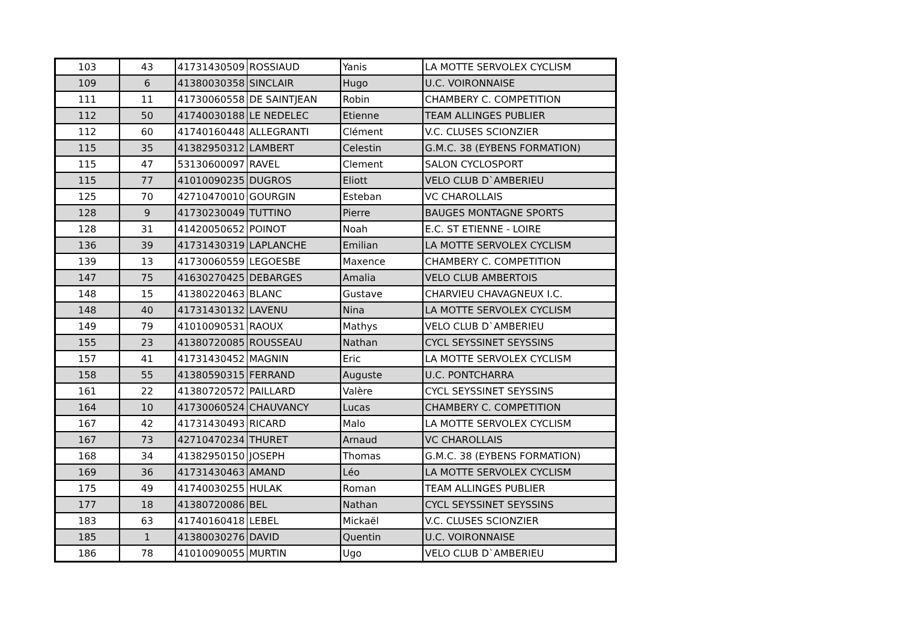| 103 | 43 | 41731430509 | ROSSIAUD | Yanis | LA MOTTE SERVOLEX CYCLISM |
| 109 | 6 | 41380030358 | SINCLAIR | Hugo | U.C. VOIRONNAISE |
| 111 | 11 | 41730060558 | DE SAINTJEAN | Robin | CHAMBERY C. COMPETITION |
| 112 | 50 | 41740030188 | LE NEDELEC | Etienne | TEAM ALLINGES PUBLIER |
| 112 | 60 | 41740160448 | ALLEGRANTI | Clément | V.C. CLUSES SCIONZIER |
| 115 | 35 | 41382950312 | LAMBERT | Celestin | G.M.C. 38 (EYBENS FORMATION) |
| 115 | 47 | 53130600097 | RAVEL | Clement | SALON CYCLOSPORT |
| 115 | 77 | 41010090235 | DUGROS | Eliott | VELO CLUB D`AMBERIEU |
| 125 | 70 | 42710470010 | GOURGIN | Esteban | VC CHAROLLAIS |
| 128 | 9 | 41730230049 | TUTTINO | Pierre | BAUGES MONTAGNE SPORTS |
| 128 | 31 | 41420050652 | POINOT | Noah | E.C. ST ETIENNE - LOIRE |
| 136 | 39 | 41731430319 | LAPLANCHE | Emilian | LA MOTTE SERVOLEX CYCLISM |
| 139 | 13 | 41730060559 | LEGOESBE | Maxence | CHAMBERY C. COMPETITION |
| 147 | 75 | 41630270425 | DEBARGES | Amalia | VELO CLUB AMBERTOIS |
| 148 | 15 | 41380220463 | BLANC | Gustave | CHARVIEU CHAVAGNEUX I.C. |
| 148 | 40 | 41731430132 | LAVENU | Nina | LA MOTTE SERVOLEX CYCLISM |
| 149 | 79 | 41010090531 | RAOUX | Mathys | VELO CLUB D`AMBERIEU |
| 155 | 23 | 41380720085 | ROUSSEAU | Nathan | CYCL SEYSSINET SEYSSINS |
| 157 | 41 | 41731430452 | MAGNIN | Eric | LA MOTTE SERVOLEX CYCLISM |
| 158 | 55 | 41380590315 | FERRAND | Auguste | U.C. PONTCHARRA |
| 161 | 22 | 41380720572 | PAILLARD | Valère | CYCL SEYSSINET SEYSSINS |
| 164 | 10 | 41730060524 | CHAUVANCY | Lucas | CHAMBERY C. COMPETITION |
| 167 | 42 | 41731430493 | RICARD | Malo | LA MOTTE SERVOLEX CYCLISM |
| 167 | 73 | 42710470234 | THURET | Arnaud | VC CHAROLLAIS |
| 168 | 34 | 41382950150 | JOSEPH | Thomas | G.M.C. 38 (EYBENS FORMATION) |
| 169 | 36 | 41731430463 | AMAND | Léo | LA MOTTE SERVOLEX CYCLISM |
| 175 | 49 | 41740030255 | HULAK | Roman | TEAM ALLINGES PUBLIER |
| 177 | 18 | 41380720086 | BEL | Nathan | CYCL SEYSSINET SEYSSINS |
| 183 | 63 | 41740160418 | LEBEL | Mickaël | V.C. CLUSES SCIONZIER |
| 185 | 1 | 41380030276 | DAVID | Quentin | U.C. VOIRONNAISE |
| 186 | 78 | 41010090055 | MURTIN | Ugo | VELO CLUB D`AMBERIEU |